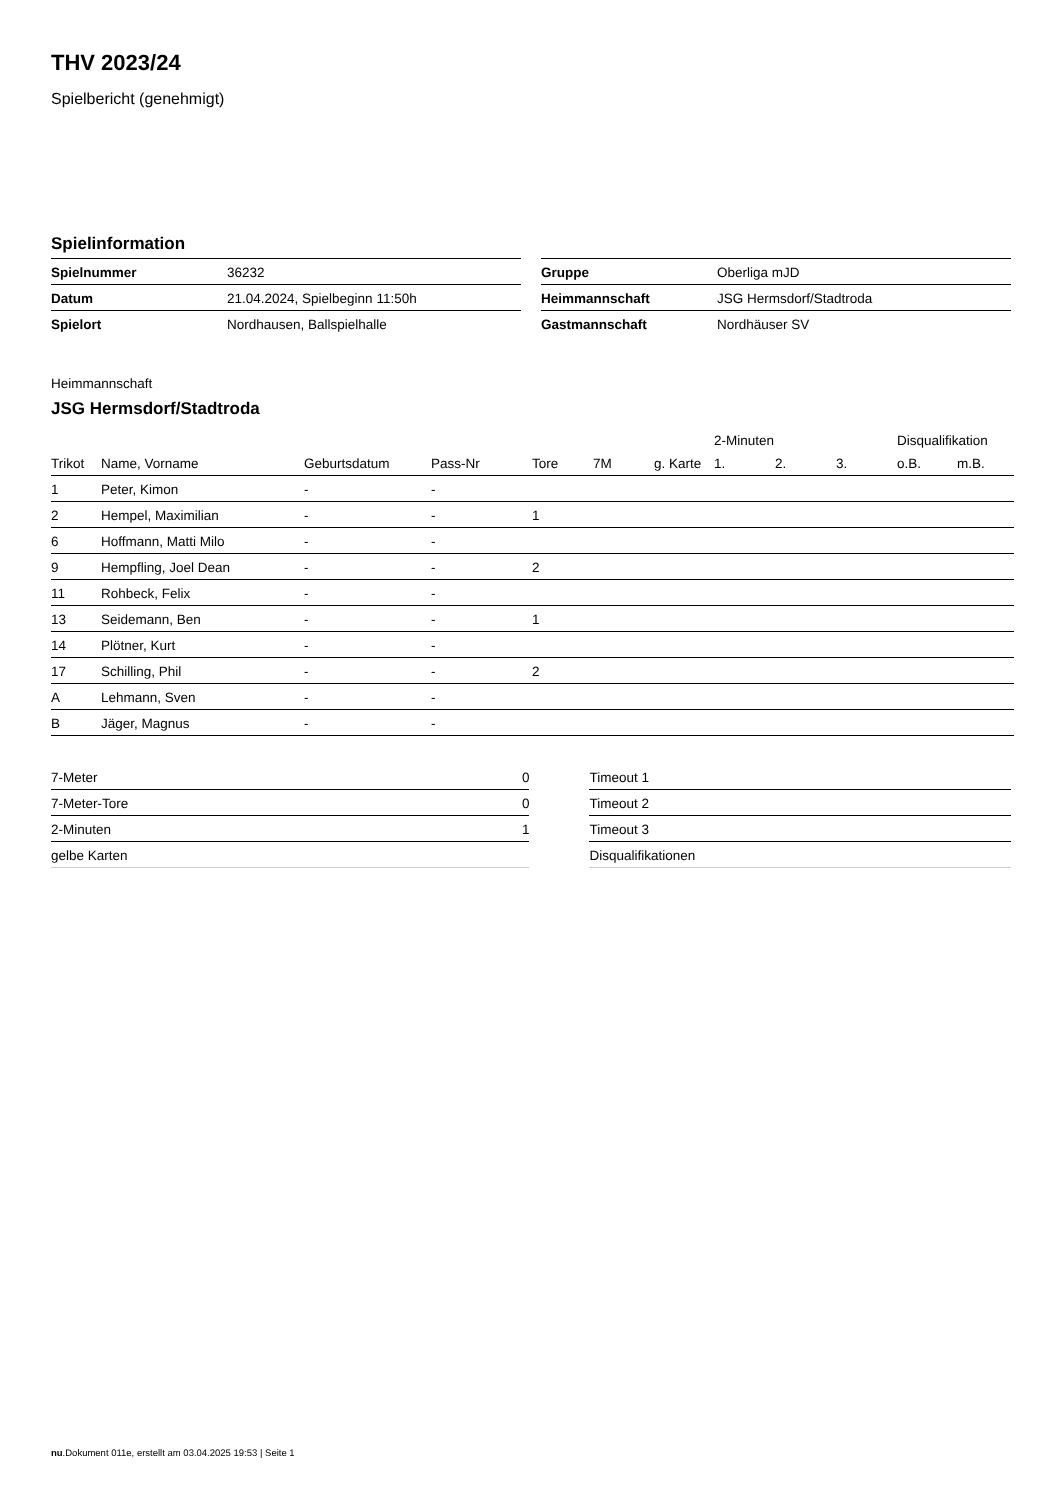THV 2023/24
Spielbericht (genehmigt)
Spielinformation
| Spielnummer | 36232 |
| Datum | 21.04.2024, Spielbeginn 11:50h |
| Spielort | Nordhausen, Ballspielhalle |
| Gruppe | Oberliga mJD |
| Heimmannschaft | JSG Hermsdorf/Stadtroda |
| Gastmannschaft | Nordhäuser SV |
Heimmannschaft
JSG Hermsdorf/Stadtroda
| | | | | | | | 2-Minuten | | | Disqualifikation | |
| --- | --- | --- | --- | --- | --- | --- | --- | --- | --- | --- | --- |
| Trikot | Name, Vorname | Geburtsdatum | Pass-Nr | Tore | 7M | g. Karte | 1. | 2. | 3. | o.B. | m.B. |
| 1 | Peter, Kimon | - | - | | | | | | | | |
| 2 | Hempel, Maximilian | - | - | 1 | | | | | | | |
| 6 | Hoffmann, Matti Milo | - | - | | | | | | | | |
| 9 | Hempfling, Joel Dean | - | - | 2 | | | | | | | |
| 11 | Rohbeck, Felix | - | - | | | | | | | | |
| 13 | Seidemann, Ben | - | - | 1 | | | | | | | |
| 14 | Plötner, Kurt | - | - | | | | | | | | |
| 17 | Schilling, Phil | - | - | 2 | | | | | | | |
| A | Lehmann, Sven | - | - | | | | | | | | |
| B | Jäger, Magnus | - | - | | | | | | | | |
| 7-Meter | 0 |
| 7-Meter-Tore | 0 |
| 2-Minuten | 1 |
| gelbe Karten | |
| Timeout 1 |
| Timeout 2 |
| Timeout 3 |
| Disqualifikationen |
nu.Dokument 011e, erstellt am 03.04.2025 19:53 | Seite 1